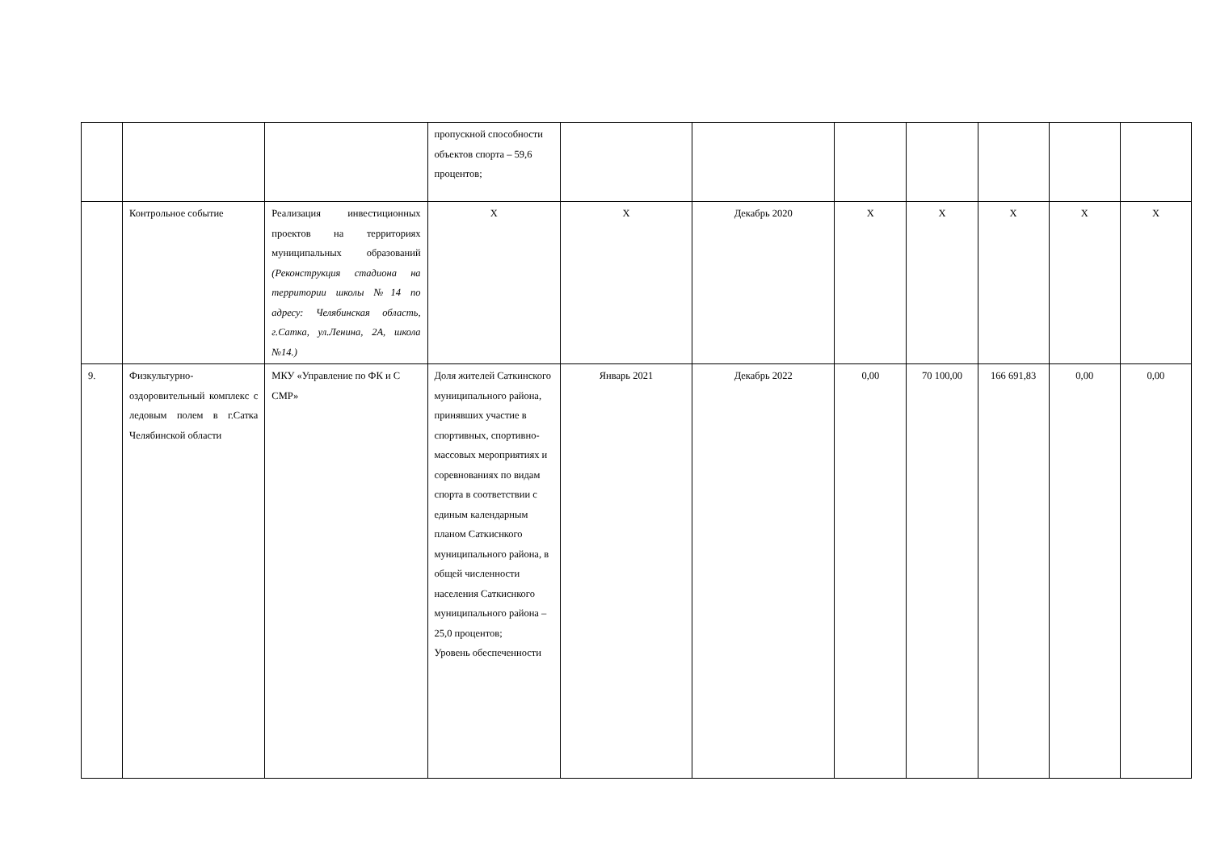| | | | пропускной способности объектов спорта – 59,6 процентов; | | | | | | | |
| | Контрольное событие | Реализация инвестиционных проектов на территориях муниципальных образований (Реконструкция стадиона на территории школы №14 по адресу: Челябинская область, г.Сатка, ул.Ленина, 2А, школа №14.) | Х | Х | Декабрь 2020 | Х | Х | Х | Х | Х |
| 9. | Физкультурно-оздоровительный комплекс с ледовым полем в г.Сатка Челябинской области | МКУ «Управление по ФК и С СМР» | Доля жителей Саткинского муниципального района, принявших участие в спортивных, спортивно-массовых мероприятиях и соревнованиях по видам спорта в соответствии с единым календарным планом Саткиснкого муниципального района, в общей численности населения Саткиснкого муниципального района – 25,0 процентов; Уровень обеспеченности | Январь 2021 | Декабрь 2022 | 0,00 | 70 100,00 | 166 691,83 | 0,00 | 0,00 |